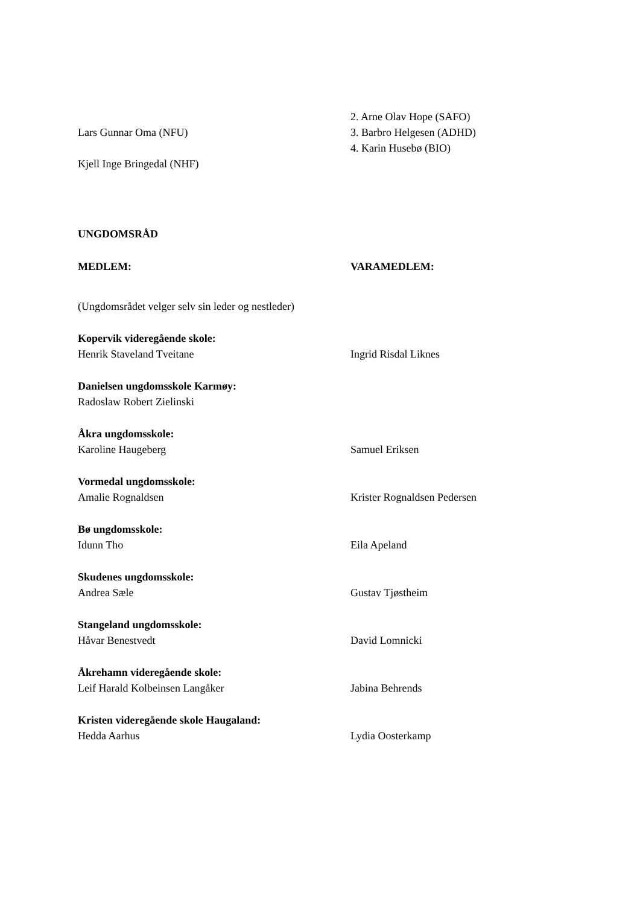Lars Gunnar Oma (NFU)
Kjell Inge Bringedal (NHF)
2. Arne Olav Hope (SAFO)
3. Barbro Helgesen (ADHD)
4. Karin Husebø (BIO)
UNGDOMSRÅD
MEDLEM: VARAMEDLEM:
(Ungdomsrådet velger selv sin leder og nestleder)
Kopervik videregående skole:
Henrik Staveland Tveitane
Ingrid Risdal Liknes
Danielsen ungdomsskole Karmøy:
Radoslaw Robert Zielinski
Åkra ungdomsskole:
Karoline Haugeberg
Samuel Eriksen
Vormedal ungdomsskole:
Amalie Rognaldsen
Krister Rognaldsen Pedersen
Bø ungdomsskole:
Idunn Tho
Eila Apeland
Skudenes ungdomsskole:
Andrea Sæle
Gustav Tjøstheim
Stangeland ungdomsskole:
Håvar Benestvedt
David Lomnicki
Åkrehamn videregående skole:
Leif Harald Kolbeinsen Langåker
Jabina Behrends
Kristen videregående skole Haugaland:
Hedda Aarhus
Lydia Oosterkamp